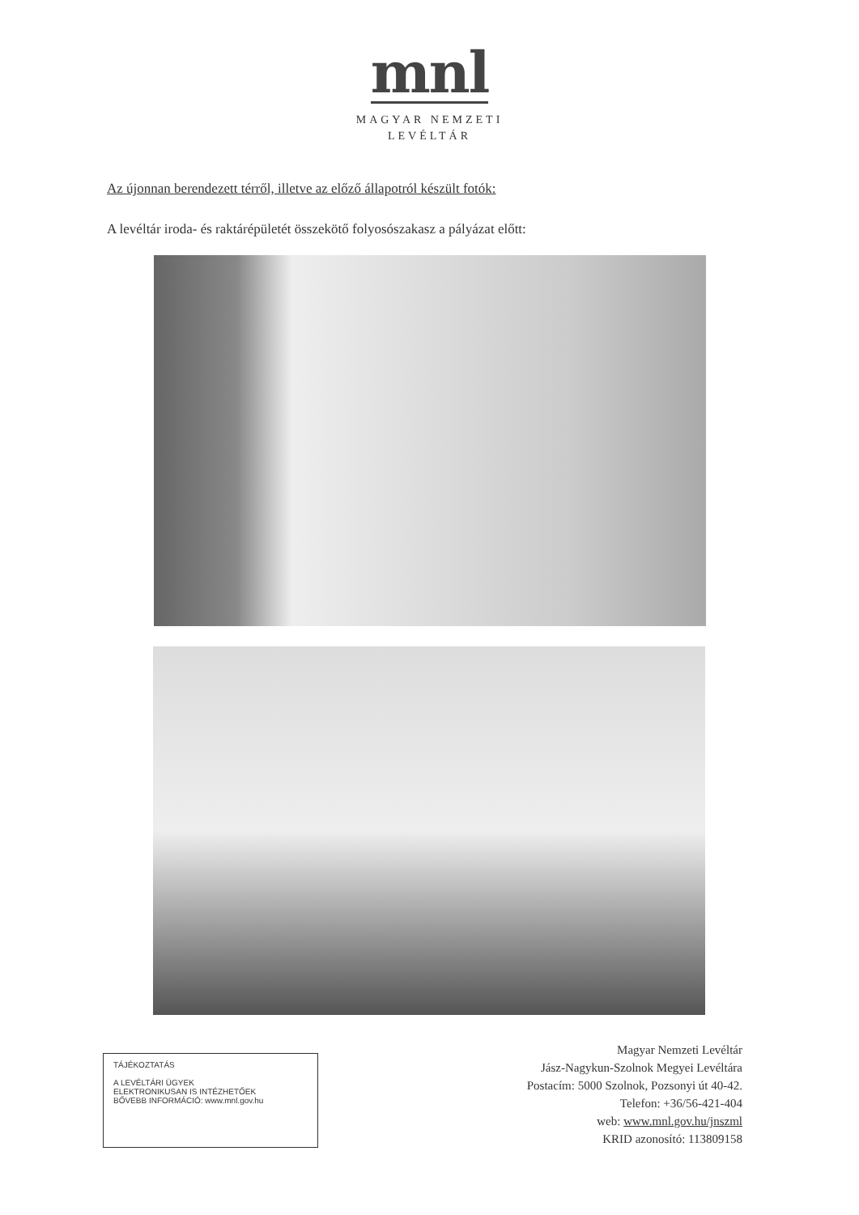mnl
MAGYAR NEMZETI
LEVÉLTÁR
Az újonnan berendezett térről, illetve az előző állapotról készült fotók:
A levéltár iroda- és raktárépületét összekötő folyosószakasz a pályázat előtt:
TÁJÉKOZTATÁS
A LEVÉLTÁRI ÜGYEK
ELEKTRONIKUSAN IS INTÉZHETŐEK
BŐVEBB INFORMÁCIÓ: www.mnl.gov.hu
Magyar Nemzeti Levéltár
Jász-Nagykun-Szolnok Megyei Levéltára
Postacím: 5000 Szolnok, Pozsonyi út 40-42.
Telefon: +36/56-421-404
web: www.mnl.gov.hu/jnszml
KRID azonosító: 113809158